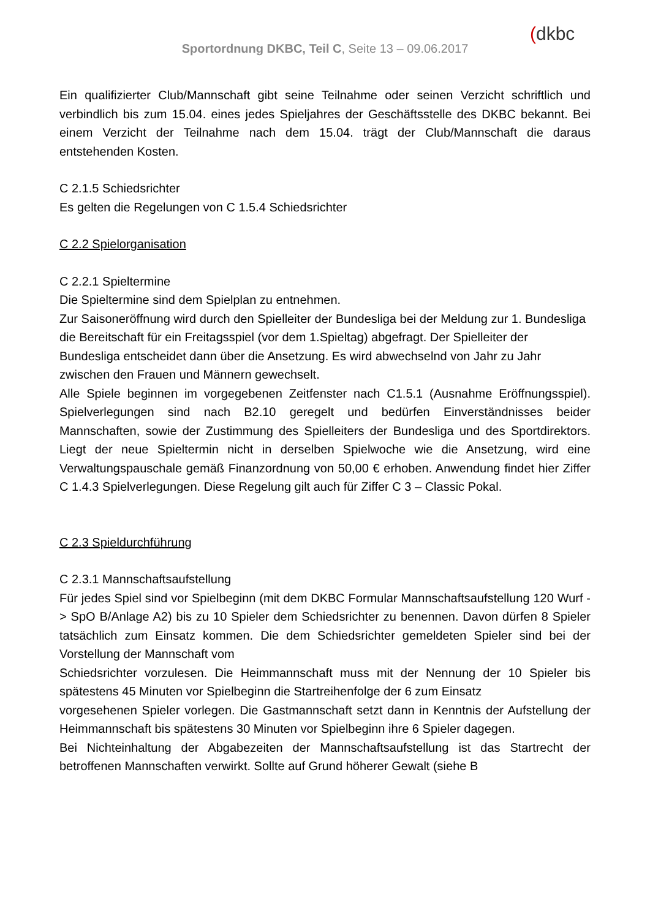Sportordnung DKBC, Teil C, Seite 13 – 09.06.2017
(dkbc
Ein qualifizierter Club/Mannschaft gibt seine Teilnahme oder seinen Verzicht schriftlich und verbindlich bis zum 15.04. eines jedes Spieljahres der Geschäftsstelle des DKBC bekannt. Bei einem Verzicht der Teilnahme nach dem 15.04. trägt der Club/Mannschaft die daraus entstehenden Kosten.
C 2.1.5 Schiedsrichter
Es gelten die Regelungen von C 1.5.4 Schiedsrichter
C 2.2 Spielorganisation
C 2.2.1 Spieltermine
Die Spieltermine sind dem Spielplan zu entnehmen.
Zur Saisoneröffnung wird durch den Spielleiter der Bundesliga bei der Meldung zur 1. Bundesliga die Bereitschaft für ein Freitagsspiel (vor dem 1.Spieltag) abgefragt. Der Spielleiter der Bundesliga entscheidet dann über die Ansetzung. Es wird abwechselnd von Jahr zu Jahr zwischen den Frauen und Männern gewechselt.
Alle Spiele beginnen im vorgegebenen Zeitfenster nach C1.5.1 (Ausnahme Eröffnungsspiel). Spielverlegungen sind nach B2.10 geregelt und bedürfen Einverständnisses beider Mannschaften, sowie der Zustimmung des Spielleiters der Bundesliga und des Sportdirektors. Liegt der neue Spieltermin nicht in derselben Spielwoche wie die Ansetzung, wird eine Verwaltungspauschale gemäß Finanzordnung von 50,00 € erhoben. Anwendung findet hier Ziffer C 1.4.3 Spielverlegungen. Diese Regelung gilt auch für Ziffer C 3 – Classic Pokal.
C 2.3 Spieldurchführung
C 2.3.1 Mannschaftsaufstellung
Für jedes Spiel sind vor Spielbeginn (mit dem DKBC Formular Mannschaftsaufstellung 120 Wurf -> SpO B/Anlage A2) bis zu 10 Spieler dem Schiedsrichter zu benennen. Davon dürfen 8 Spieler tatsächlich zum Einsatz kommen. Die dem Schiedsrichter gemeldeten Spieler sind bei der Vorstellung der Mannschaft vom
Schiedsrichter vorzulesen. Die Heimmannschaft muss mit der Nennung der 10 Spieler bis spätestens 45 Minuten vor Spielbeginn die Startreihenfolge der 6 zum Einsatz
vorgesehenen Spieler vorlegen. Die Gastmannschaft setzt dann in Kenntnis der Aufstellung der Heimmannschaft bis spätestens 30 Minuten vor Spielbeginn ihre 6 Spieler dagegen.
Bei Nichteinhaltung der Abgabezeiten der Mannschaftsaufstellung ist das Startrecht der betroffenen Mannschaften verwirkt. Sollte auf Grund höherer Gewalt (siehe B